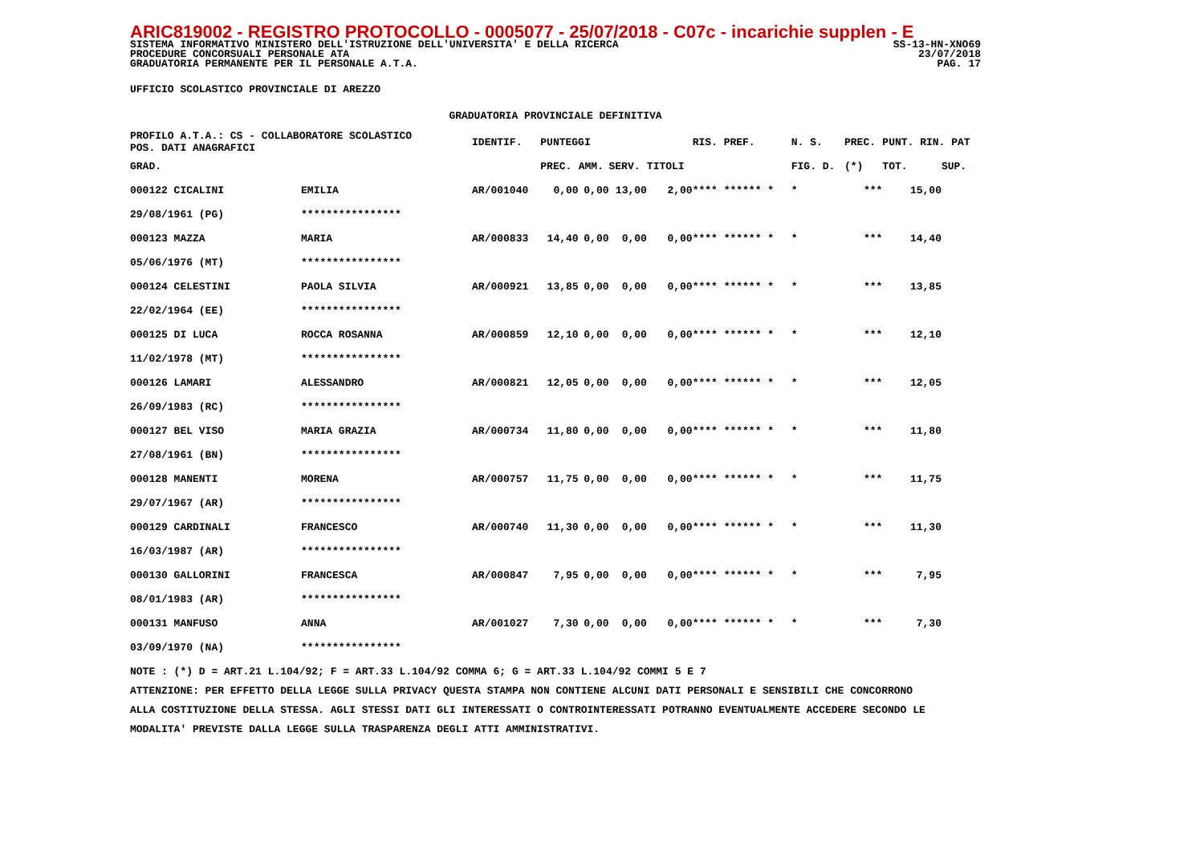ARIC819002 - REGISTRO PROTOCOLLO - 0005077 - 25/07/2018 - C07c - incarichie supplen - E
SISTEMA INFORMATIVO MINISTERO DELL'ISTRUZIONE DELL'UNIVERSITA' E DELLA RICERCA SS-13-HN-XNO69
PROCEDURE CONCORSUALI PERSONALE ATA 23/07/2018
GRADUATORIA PERMANENTE PER IL PERSONALE A.T.A. PAG. 17
UFFICIO SCOLASTICO PROVINCIALE DI AREZZO
GRADUATORIA PROVINCIALE DEFINITIVA
| PROFILO A.T.A.: CS - COLLABORATORE SCOLASTICO POS. DATI ANAGRAFICI | | | IDENTIF. | PUNTEGGI | | | | RIS. PREF. | | N. S. | PREC. | PUNT. RIN. PAT | |
| --- | --- | --- | --- | --- | --- | --- | --- | --- | --- | --- | --- | --- | --- |
| GRAD. | | | | PREC. | AMM. | SERV. | TITOLI | | | FIG. D. | (*) | TOT. | SUP. |
| 000122 CICALINI | | EMILIA | AR/001040 | 0,00 | 0,00 | 13,00 | 2,00 | **** ****** * | | * | *** | 15,00 | |
| 29/08/1961 (PG) | | **************** | | | | | | | | | | | |
| 000123 MAZZA | | MARIA | AR/000833 | 14,40 | 0,00 | 0,00 | 0,00 | **** ****** * | | * | *** | 14,40 | |
| 05/06/1976 (MT) | | **************** | | | | | | | | | | | |
| 000124 CELESTINI | | PAOLA SILVIA | AR/000921 | 13,85 | 0,00 | 0,00 | 0,00 | **** ****** * | | * | *** | 13,85 | |
| 22/02/1964 (EE) | | **************** | | | | | | | | | | | |
| 000125 DI LUCA | | ROCCA ROSANNA | AR/000859 | 12,10 | 0,00 | 0,00 | 0,00 | **** ****** * | | * | *** | 12,10 | |
| 11/02/1978 (MT) | | **************** | | | | | | | | | | | |
| 000126 LAMARI | | ALESSANDRO | AR/000821 | 12,05 | 0,00 | 0,00 | 0,00 | **** ****** * | | * | *** | 12,05 | |
| 26/09/1983 (RC) | | **************** | | | | | | | | | | | |
| 000127 BEL VISO | | MARIA GRAZIA | AR/000734 | 11,80 | 0,00 | 0,00 | 0,00 | **** ****** * | | * | *** | 11,80 | |
| 27/08/1961 (BN) | | **************** | | | | | | | | | | | |
| 000128 MANENTI | | MORENA | AR/000757 | 11,75 | 0,00 | 0,00 | 0,00 | **** ****** * | | * | *** | 11,75 | |
| 29/07/1967 (AR) | | **************** | | | | | | | | | | | |
| 000129 CARDINALI | | FRANCESCO | AR/000740 | 11,30 | 0,00 | 0,00 | 0,00 | **** ****** * | | * | *** | 11,30 | |
| 16/03/1987 (AR) | | **************** | | | | | | | | | | | |
| 000130 GALLORINI | | FRANCESCA | AR/000847 | 7,95 | 0,00 | 0,00 | 0,00 | **** ****** * | | * | *** | 7,95 | |
| 08/01/1983 (AR) | | **************** | | | | | | | | | | | |
| 000131 MANFUSO | | ANNA | AR/001027 | 7,30 | 0,00 | 0,00 | 0,00 | **** ****** * | | * | *** | 7,30 | |
| 03/09/1970 (NA) | | **************** | | | | | | | | | | | |
NOTE : (*) D = ART.21 L.104/92; F = ART.33 L.104/92 COMMA 6; G = ART.33 L.104/92 COMMI 5 E 7
ATTENZIONE: PER EFFETTO DELLA LEGGE SULLA PRIVACY QUESTA STAMPA NON CONTIENE ALCUNI DATI PERSONALI E SENSIBILI CHE CONCORRONO
ALLA COSTITUZIONE DELLA STESSA. AGLI STESSI DATI GLI INTERESSATI O CONTROINTERESSATI POTRANNO EVENTUALMENTE ACCEDERE SECONDO LE
MODALITA' PREVISTE DALLA LEGGE SULLA TRASPARENZA DEGLI ATTI AMMINISTRATIVI.